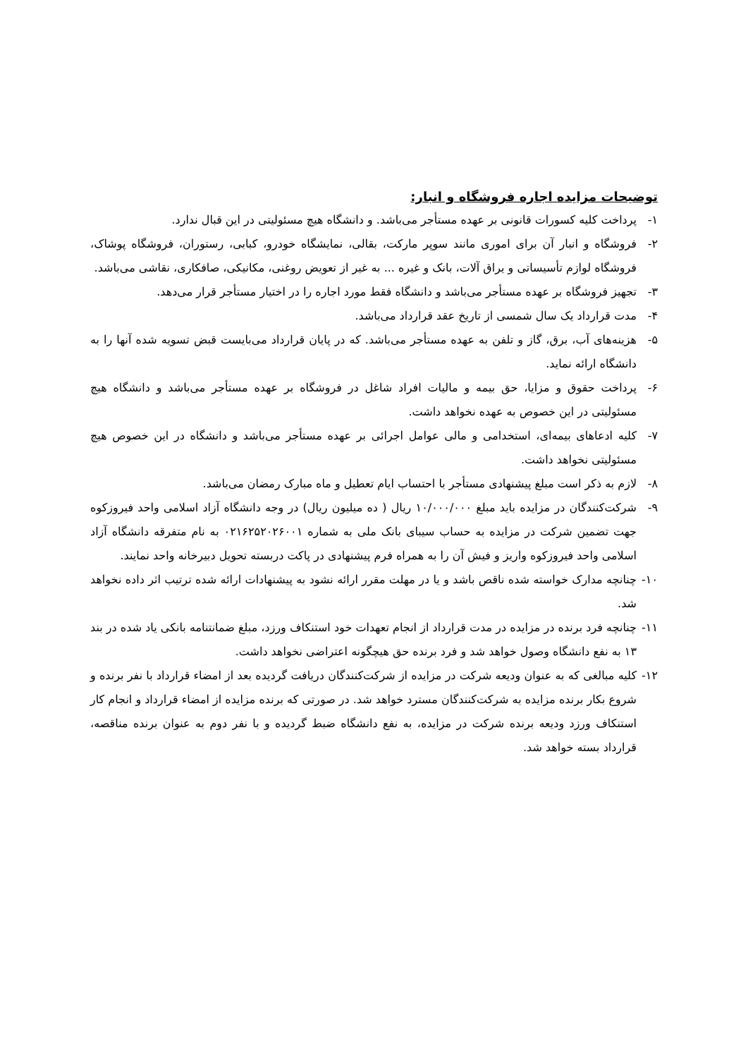توضیحات مزایده اجاره فروشگاه و انبار:
۱- پرداخت کلیه کسورات قانونی بر عهده مستأجر می‌باشد. و دانشگاه هیچ مسئولیتی در این قبال ندارد.
۲- فروشگاه و انبار آن برای اموری مانند سوپر مارکت، بقالی، نمایشگاه خودرو، کبابی، رستوران، فروشگاه پوشاک، فروشگاه لوازم تأسیساتی و یراق آلات، بانک و غیره ... به غیر از تعویض روغنی، مکانیکی، صافکاری، نقاشی می‌باشد.
۳- تجهیز فروشگاه بر عهده مستأجر می‌باشد و دانشگاه فقط مورد اجاره را در اختیار مستأجر قرار می‌دهد.
۴- مدت قرارداد یک سال شمسی از تاریخ عقد قرارداد می‌باشد.
۵- هزینه‌های آب، برق، گاز و تلفن به عهده مستأجر می‌باشد. که در پایان قرارداد می‌بایست قبض تسویه شده آنها را به دانشگاه ارائه نماید.
۶- پرداخت حقوق و مزایا، حق بیمه و مالیات افراد شاغل در فروشگاه بر عهده مستأجر می‌باشد و دانشگاه هیچ مسئولیتی در این خصوص به عهده نخواهد داشت.
۷- کلیه ادعاهای بیمه‌ای، استخدامی و مالی عوامل اجرائی بر عهده مستأجر می‌باشد و دانشگاه در این خصوص هیچ مسئولیتی نخواهد داشت.
۸- لازم به ذکر است مبلغ پیشنهادی مستأجر با احتساب ایام تعطیل و ماه مبارک رمضان می‌باشد.
۹- شرکت‌کنندگان در مزایده باید مبلغ ۱۰/۰۰۰/۰۰۰ ریال ( ده میلیون ریال) در وجه دانشگاه آزاد اسلامی واحد فیروزکوه جهت تضمین شرکت در مزایده به حساب سیبای بانک ملی به شماره ۰۲۱۶۲۵۲۰۲۶۰۰۱ به نام متفرقه دانشگاه آزاد اسلامی واحد فیروزکوه واریز و فیش آن را به همراه فرم پیشنهادی در پاکت دربسته تحویل دبیرخانه واحد نمایند.
۱۰- چنانچه مدارک خواسته شده ناقص باشد و یا در مهلت مقرر ارائه نشود به پیشنهادات ارائه شده ترتیب اثر داده نخواهد شد.
۱۱- چنانچه فرد برنده در مزایده در مدت قرارداد از انجام تعهدات خود استنکاف ورزد، مبلغ ضمانتنامه بانکی یاد شده در بند ۱۳ به نفع دانشگاه وصول خواهد شد و فرد برنده حق هیچگونه اعتراضی نخواهد داشت.
۱۲- کلیه مبالغی که به عنوان ودیعه شرکت در مزایده از شرکت‌کنندگان دریافت گردیده بعد از امضاء قرارداد با نفر برنده و شروع بکار برنده مزایده به شرکت‌کنندگان مسترد خواهد شد. در صورتی که برنده مزایده از امضاء قرارداد و انجام کار استنکاف ورزد ودیعه برنده شرکت در مزایده، به نفع دانشگاه ضبط گردیده و با نفر دوم به عنوان برنده مناقصه، قرارداد بسته خواهد شد.